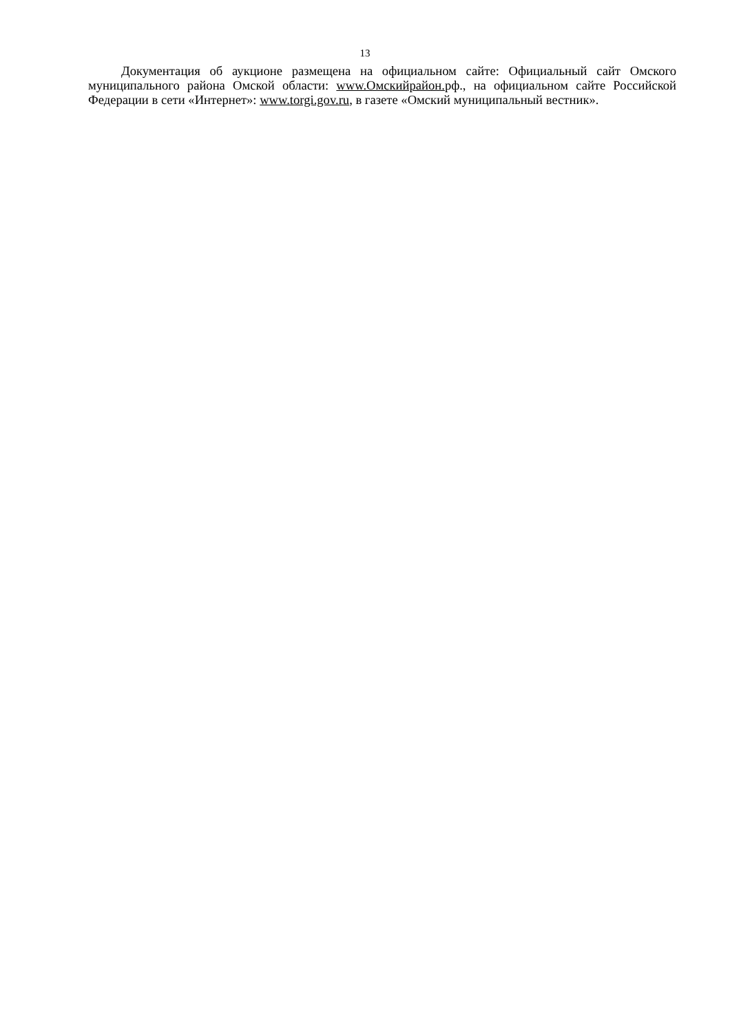13
Документация об аукционе размещена на официальном сайте: Официальный сайт Омского муниципального района Омской области: www.Омскийрайон. рф., на официальном сайте Российской Федерации в сети «Интернет»: www.torgi.gov.ru, в газете «Омский муниципальный вестник».